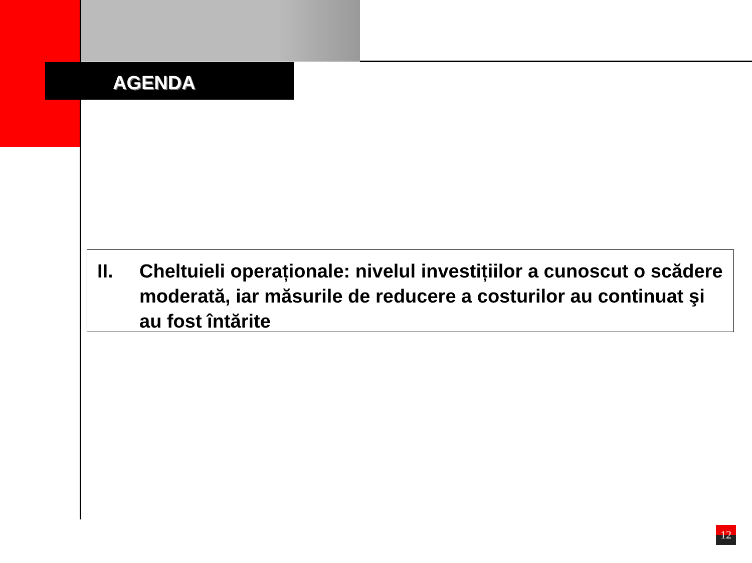AGENDA
II. Cheltuieli operaționale: nivelul investițiilor a cunoscut o scădere moderată, iar măsurile de reducere a costurilor au continuat şi au fost întărite
12